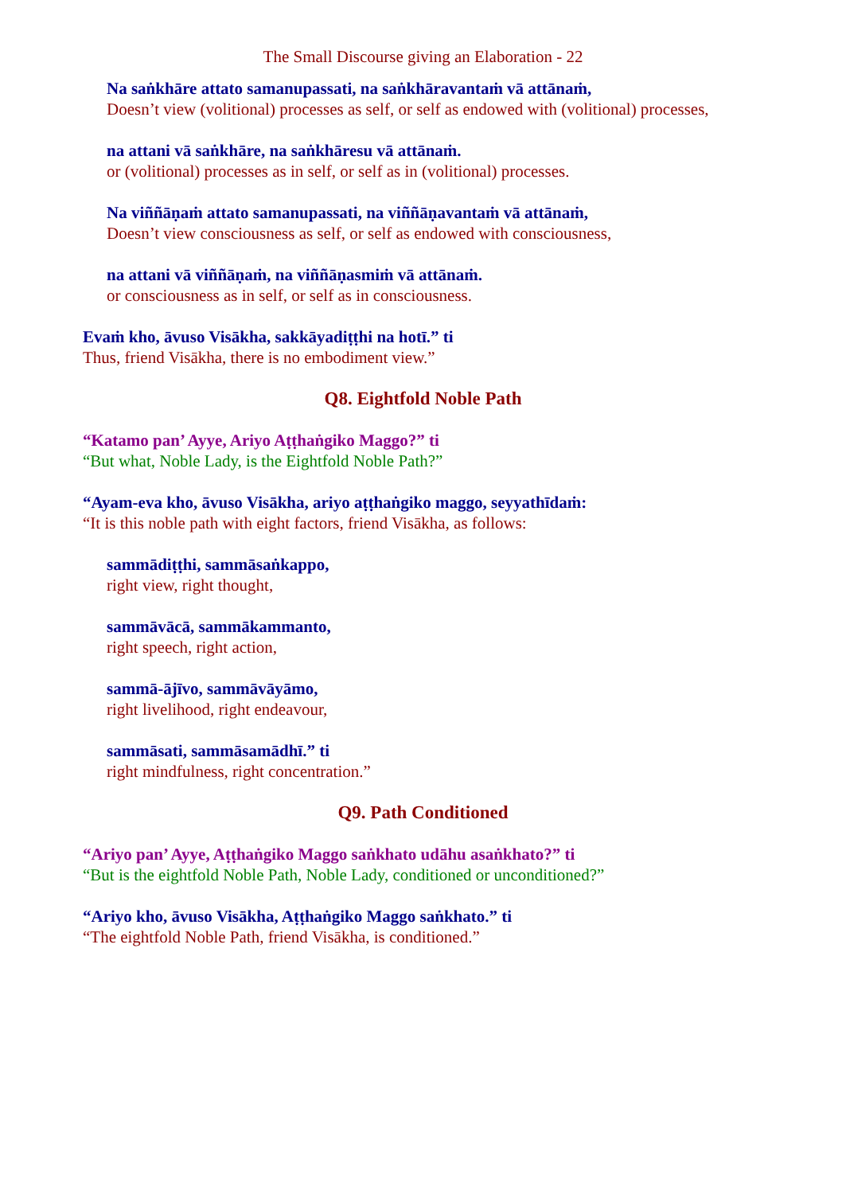The Small Discourse giving an Elaboration - 22
Na saṅkhāre attato samanupassati, na saṅkhāravantaṁ vā attānaṁ,
Doesn’t view (volitional) processes as self, or self as endowed with (volitional) processes,
na attani vā saṅkhāre, na saṅkhāresu vā attānaṁ.
or (volitional) processes as in self, or self as in (volitional) processes.
Na viññāṇaṁ attato samanupassati, na viññāṇavantaṁ vā attānaṁ,
Doesn’t view consciousness as self, or self as endowed with consciousness,
na attani vā viññāṇaṁ, na viññāṇasmiṁ vā attānaṁ.
or consciousness as in self, or self as in consciousness.
Evaṁ kho, āvuso Visākha, sakkāyadiṭṭhi na hotī.” ti
Thus, friend Visākha, there is no embodiment view.”
Q8. Eightfold Noble Path
“Katamo pan’ Ayye, Ariyo Aṭṭhaṅgiko Maggo?” ti
“But what, Noble Lady, is the Eightfold Noble Path?”
“Ayam-eva kho, āvuso Visākha, ariyo aṭṭhaṅgiko maggo, seyyathīdaṁ:
“It is this noble path with eight factors, friend Visākha, as follows:
sammādiṭṭhi, sammāsaṅkappo,
right view, right thought,
sammāvācā, sammākammanto,
right speech, right action,
sammā-ājīvo, sammāvāyāmo,
right livelihood, right endeavour,
sammāsati, sammāsamādhī.” ti
right mindfulness, right concentration.”
Q9. Path Conditioned
“Ariyo pan’ Ayye, Aṭṭhaṅgiko Maggo saṅkhato udāhu asaṅkhato?” ti
“But is the eightfold Noble Path, Noble Lady, conditioned or unconditioned?”
“Ariyo kho, āvuso Visākha, Aṭṭhaṅgiko Maggo saṅkhato.” ti
“The eightfold Noble Path, friend Visākha, is conditioned.”